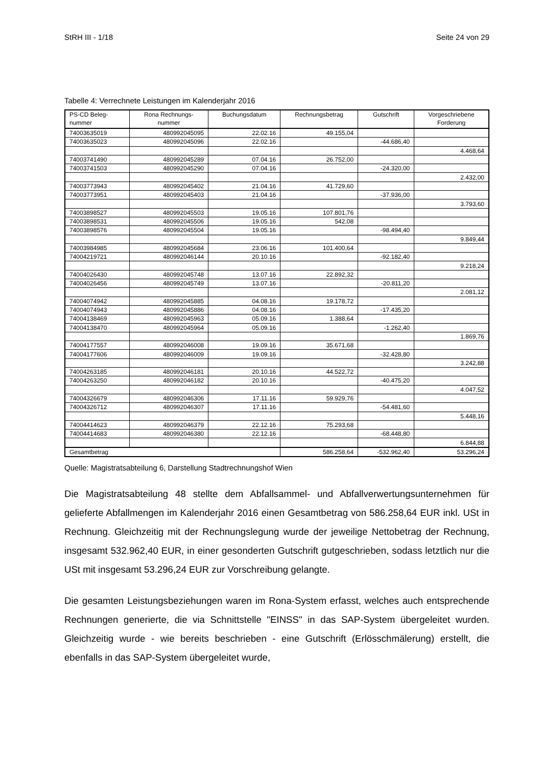StRH III - 1/18 Seite 24 von 29
Tabelle 4: Verrechnete Leistungen im Kalenderjahr 2016
| PS-CD Beleg- nummer | Rona Rechnungs- nummer | Buchungsdatum | Rechnungsbetrag | Gutschrift | Vorgeschriebene Forderung |
| --- | --- | --- | --- | --- | --- |
| 74003635019 | 480992045095 | 22.02.16 | 49.155,04 | | |
| 74003635023 | 480992045096 | 22.02.16 | | -44.686,40 | |
| | | | | | 4.468,64 |
| 74003741490 | 480992045289 | 07.04.16 | 26.752,00 | | |
| 74003741503 | 480992045290 | 07.04.16 | | -24.320,00 | |
| | | | | | 2.432,00 |
| 74003773943 | 480992045402 | 21.04.16 | 41.729,60 | | |
| 74003773951 | 480992045403 | 21.04.16 | | -37.936,00 | |
| | | | | | 3.793,60 |
| 74003898527 | 480992045503 | 19.05.16 | 107.801,76 | | |
| 74003898531 | 480992045506 | 19.05.16 | 542,08 | | |
| 74003898576 | 480992045504 | 19.05.16 | | -98.494,40 | |
| | | | | | 9.849,44 |
| 74003984985 | 480992045684 | 23.06.16 | 101.400,64 | | |
| 74004219721 | 480992046144 | 20.10.16 | | -92.182,40 | |
| | | | | | 9.218,24 |
| 74004026430 | 480992045748 | 13.07.16 | 22.892,32 | | |
| 74004026456 | 480992045749 | 13.07.16 | | -20.811,20 | |
| | | | | | 2.081,12 |
| 74004074942 | 480992045885 | 04.08.16 | 19.178,72 | | |
| 74004074943 | 480992045886 | 04.08.16 | | -17.435,20 | |
| 74004138469 | 480992045963 | 05.09.16 | 1.388,64 | | |
| 74004138470 | 480992045964 | 05.09.16 | | -1.262,40 | |
| | | | | | 1.869,76 |
| 74004177557 | 480992046008 | 19.09.16 | 35.671,68 | | |
| 74004177606 | 480992046009 | 19.09.16 | | -32.428,80 | |
| | | | | | 3.242,88 |
| 74004263185 | 480992046181 | 20.10.16 | 44.522,72 | | |
| 74004263250 | 480992046182 | 20.10.16 | | -40.475,20 | |
| | | | | | 4.047,52 |
| 74004326679 | 480992046306 | 17.11.16 | 59.929,76 | | |
| 74004326712 | 480992046307 | 17.11.16 | | -54.481,60 | |
| | | | | | 5.448,16 |
| 74004414623 | 480992046379 | 22.12.16 | 75.293,68 | | |
| 74004414683 | 480992046380 | 22.12.16 | | -68.448,80 | |
| | | | | | 6.844,88 |
| Gesamtbetrag | | | 586.258,64 | -532.962,40 | 53.296,24 |
Quelle: Magistratsabteilung 6, Darstellung Stadtrechnungshof Wien
Die Magistratsabteilung 48 stellte dem Abfallsammel- und Abfallverwertungsunterneh­men für gelieferte Abfallmengen im Kalenderjahr 2016 einen Gesamtbetrag von 586.258,64 EUR inkl. USt in Rechnung. Gleichzeitig mit der Rechnungslegung wurde der jeweilige Nettobetrag der Rechnung, insgesamt 532.962,40 EUR, in einer geson­derten Gutschrift gutgeschrieben, sodass letztlich nur die USt mit insgesamt 53.296,24 EUR zur Vorschreibung gelangte.
Die gesamten Leistungsbeziehungen waren im Rona-System erfasst, welches auch entsprechende Rechnungen generierte, die via Schnittstelle "EINSS" in das SAP-System übergeleitet wurden. Gleichzeitig wurde - wie bereits beschrieben - eine Gut­schrift (Erlösschmälerung) erstellt, die ebenfalls in das SAP-System übergeleitet wurde,